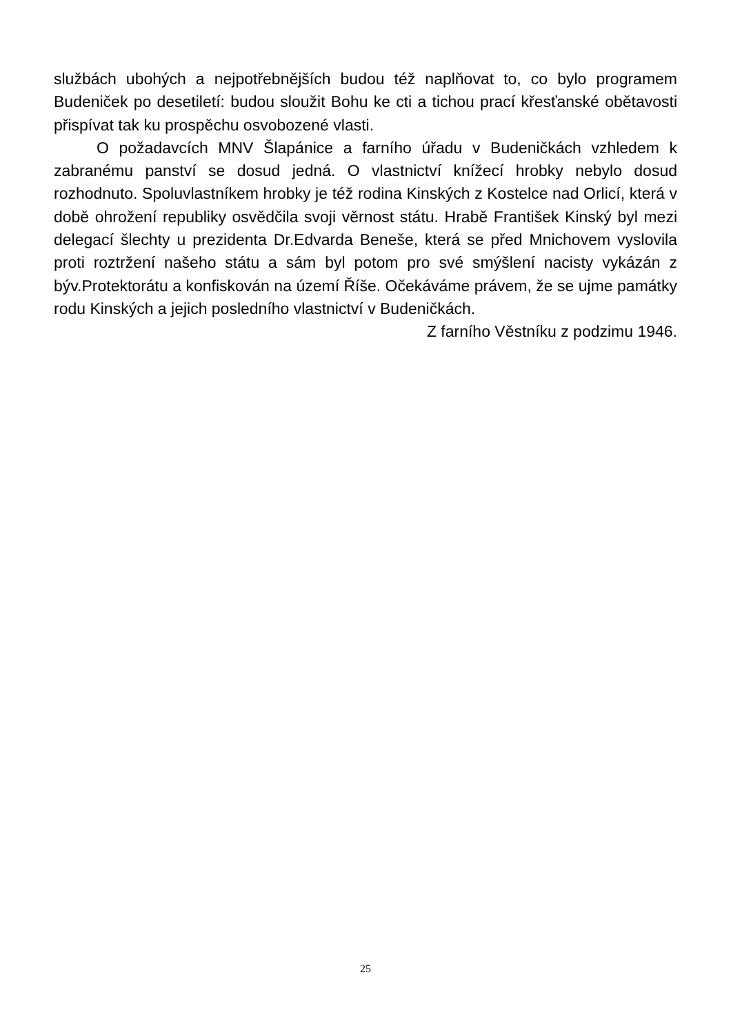službách ubohých a nejpotřebnějších budou též naplňovat to, co bylo programem Budeniček po desetiletí: budou sloužit Bohu ke cti a tichou prací křesťanské obětavosti přispívat tak ku prospěchu osvobozené vlasti.
O požadavcích MNV Šlapánice a farního úřadu v Budeničkách vzhledem k zabranému panství se dosud jedná. O vlastnictví knížecí hrobky nebylo dosud rozhodnuto. Spoluvlastníkem hrobky je též rodina Kinských z Kostelce nad Orlicí, která v době ohrožení republiky osvědčila svoji věrnost státu. Hrabě František Kinský byl mezi delegací šlechty u prezidenta Dr.Edvarda Beneše, která se před Mnichovem vyslovila proti roztržení našeho státu a sám byl potom pro své smýšlení nacisty vykázán z býv.Protektorátu a konfiskován na území Říše. Očekáváme právem, že se ujme památky rodu Kinských a jejich posledního vlastnictví v Budeničkách.
Z farního Věstníku z podzimu 1946.
25